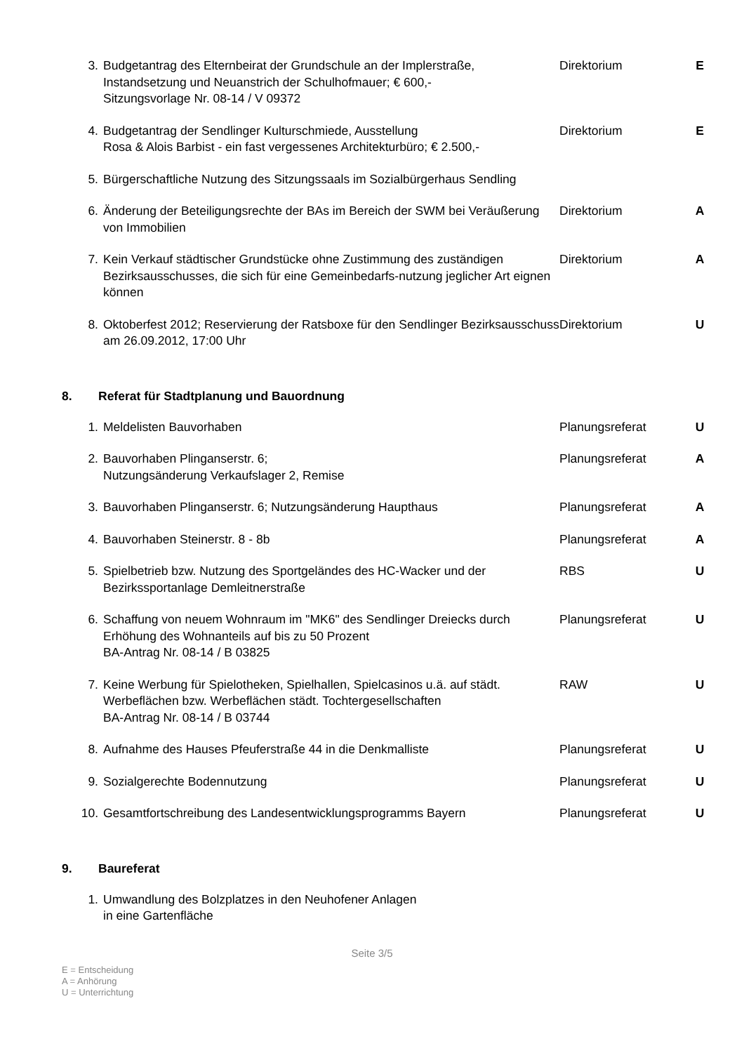| 3. | Budgetantrag des Elternbeirat der Grundschule an der Implerstraße, Instandsetzung und Neuanstrich der Schulhofmauer; € 600,- Sitzungsvorlage Nr. 08-14 / V 09372 | Direktorium | E |
| 4. | Budgetantrag der Sendlinger Kulturschmiede, Ausstellung Rosa & Alois Barbist - ein fast vergessenes Architekturbüro; € 2.500,- | Direktorium | E |
| 5. | Bürgerschaftliche Nutzung des Sitzungssaals im Sozialbürgerhaus Sendling | | |
| 6. | Änderung der Beteiligungsrechte der BAs im Bereich der SWM bei Veräußerung von Immobilien | Direktorium | A |
| 7. | Kein Verkauf städtischer Grundstücke ohne Zustimmung des zuständigen Bezirksausschusses, die sich für eine Gemeinbedarfs-nutzung jeglicher Art eignen können | Direktorium | A |
| 8. | Oktoberfest 2012; Reservierung der Ratsboxe für den Sendlinger Bezirksausschuss am 26.09.2012, 17:00 Uhr | Direktorium | U |
8. Referat für Stadtplanung und Bauordnung
| 1. | Meldelisten Bauvorhaben | Planungsreferat | U |
| 2. | Bauvorhaben Plinganserstr. 6; Nutzungsänderung Verkaufslager 2, Remise | Planungsreferat | A |
| 3. | Bauvorhaben Plinganserstr. 6; Nutzungsänderung Haupthaus | Planungsreferat | A |
| 4. | Bauvorhaben Steinerstr. 8 - 8b | Planungsreferat | A |
| 5. | Spielbetrieb bzw. Nutzung des Sportgeländes des HC-Wacker und der Bezirkssportanlage Demleitnerstraße | RBS | U |
| 6. | Schaffung von neuem Wohnraum im "MK6" des Sendlinger Dreiecks durch Erhöhung des Wohnanteils auf bis zu 50 Prozent BA-Antrag Nr. 08-14 / B 03825 | Planungsreferat | U |
| 7. | Keine Werbung für Spielotheken, Spielhallen, Spielcasinos u.ä. auf städt. Werbeflächen bzw. Werbeflächen städt. Tochtergesellschaften BA-Antrag Nr. 08-14 / B 03744 | RAW | U |
| 8. | Aufnahme des Hauses Pfeuferstraße 44 in die Denkmalliste | Planungsreferat | U |
| 9. | Sozialgerechte Bodennutzung | Planungsreferat | U |
| 10. | Gesamtfortschreibung des Landesentwicklungsprogramms Bayern | Planungsreferat | U |
9. Baureferat
| 1. | Umwandlung des Bolzplatzes in den Neuhofener Anlagen in eine Gartenfläche | | |
Seite 3/5
E = Entscheidung
A = Anhörung
U = Unterrichtung